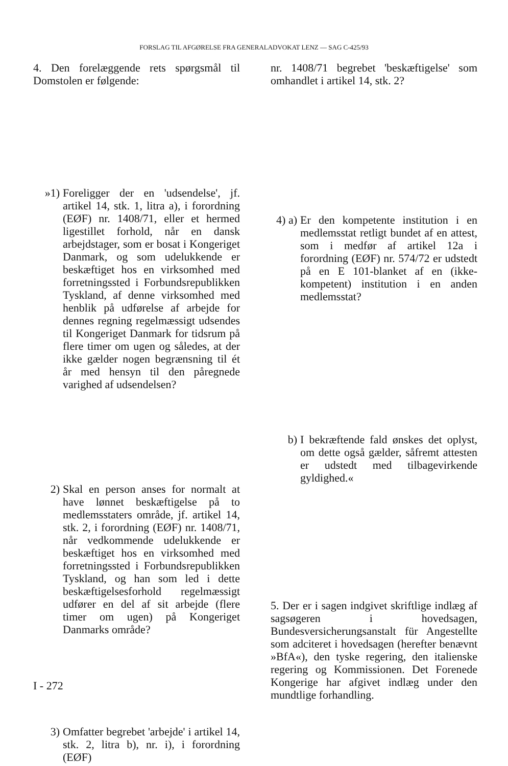FORSLAG TIL AFGØRELSE FRA GENERALADVOKAT LENZ — SAG C-425/93
4. Den forelæggende rets spørgsmål til Domstolen er følgende:
»1) Foreligger der en 'udsendelse', jf. artikel 14, stk. 1, litra a), i forordning (EØF) nr. 1408/71, eller et hermed ligestillet forhold, når en dansk arbejdstager, som er bosat i Kongeriget Danmark, og som udelukkende er beskæftiget hos en virksomhed med forretningssted i Forbundsrepublikken Tyskland, af denne virksomhed med henblik på udførelse af arbejde for dennes regning regelmæssigt udsendes til Kongeriget Danmark for tidsrum på flere timer om ugen og således, at der ikke gælder nogen begrænsning til ét år med hensyn til den påregnede varighed af udsendelsen?
2) Skal en person anses for normalt at have lønnet beskæftigelse på to medlemsstaters område, jf. artikel 14, stk. 2, i forordning (EØF) nr. 1408/71, når vedkommende udelukkende er beskæftiget hos en virksomhed med forretningssted i Forbundsrepublikken Tyskland, og han som led i dette beskæftigelsesforhold regelmæssigt udfører en del af sit arbejde (flere timer om ugen) på Kongeriget Danmarks område?
3) Omfatter begrebet 'arbejde' i artikel 14, stk. 2, litra b), nr. i), i forordning (EØF)
nr. 1408/71 begrebet 'beskæftigelse' som omhandlet i artikel 14, stk. 2?
4) a)
Er den kompetente institution i en medlemsstat retligt bundet af en attest, som i medfør af artikel 12a i forordning (EØF) nr. 574/72 er udstedt på en E 101-blanket af en (ikke-kompetent) institution i en anden medlemsstat?
b) I bekræftende fald ønskes det oplyst, om dette også gælder, såfremt attesten er udstedt med tilbagevirkende gyldighed.«
5. Der er i sagen indgivet skriftlige indlæg af sagsøgeren i hovedsagen, Bundesversicherungsanstalt für Angestellte som adciteret i hovedsagen (herefter benævnt »BfA«), den tyske regering, den italienske regering og Kommissionen. Det Forenede Kongerige har afgivet indlæg under den mundtlige forhandling.
I - 272